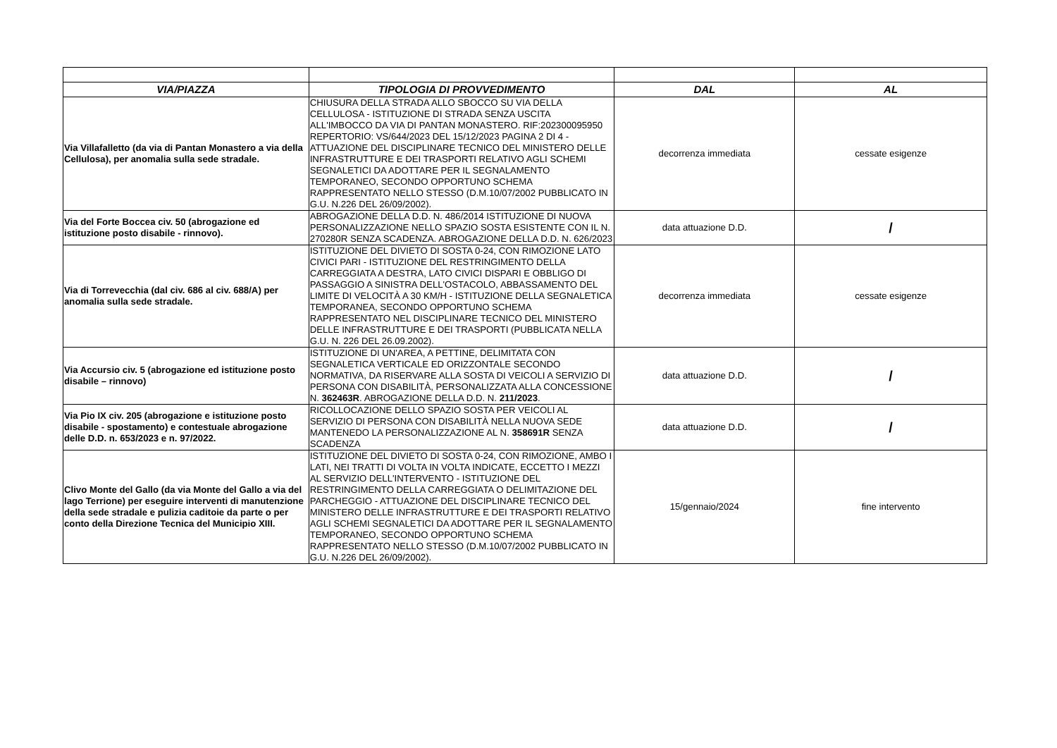| VIA/PIAZZA | TIPOLOGIA DI PROVVEDIMENTO | DAL | AL |
| --- | --- | --- | --- |
| Via Villafalletto (da via di Pantan Monastero a via della Cellulosa), per anomalia sulla sede stradale. | CHIUSURA DELLA STRADA ALLO SBOCCO SU VIA DELLA CELLULOSA - ISTITUZIONE DI STRADA SENZA USCITA ALL'IMBOCCO DA VIA DI PANTAN MONASTERO. RIF:202300095950 REPERTORIO: VS/644/2023 DEL 15/12/2023 PAGINA 2 DI 4 - ATTUAZIONE DEL DISCIPLINARE TECNICO DEL MINISTERO DELLE INFRASTRUTTURE E DEI TRASPORTI RELATIVO AGLI SCHEMI SEGNALETICI DA ADOTTARE PER IL SEGNALAMENTO TEMPORANEO, SECONDO OPPORTUNO SCHEMA RAPPRESENTATO NELLO STESSO (D.M.10/07/2002 PUBBLICATO IN G.U. N.226 DEL 26/09/2002). | decorrenza immediata | cessate esigenze |
| Via del Forte Boccea civ. 50 (abrogazione ed istituzione posto disabile - rinnovo). | ABROGAZIONE DELLA D.D. N. 486/2014 ISTITUZIONE DI NUOVA PERSONALIZZAZIONE NELLO SPAZIO SOSTA ESISTENTE CON IL N. 270280R SENZA SCADENZA. ABROGAZIONE DELLA D.D. N. 626/2023 | data attuazione D.D. | / |
| Via di Torrevecchia (dal civ. 686 al civ. 688/A) per anomalia sulla sede stradale. | ISTITUZIONE DEL DIVIETO DI SOSTA 0-24, CON RIMOZIONE LATO CIVICI PARI - ISTITUZIONE DEL RESTRINGIMENTO DELLA CARREGGIATA A DESTRA, LATO CIVICI DISPARI E OBBLIGO DI PASSAGGIO A SINISTRA DELL'OSTACOLO, ABBASSAMENTO DEL LIMITE DI VELOCITÀ A 30 KM/H - ISTITUZIONE DELLA SEGNALETICA TEMPORANEA, SECONDO OPPORTUNO SCHEMA RAPPRESENTATO NEL DISCIPLINARE TECNICO DEL MINISTERO DELLE INFRASTRUTTURE E DEI TRASPORTI (PUBBLICATA NELLA G.U. N. 226 DEL 26.09.2002). | decorrenza immediata | cessate esigenze |
| Via Accursio civ. 5 (abrogazione ed istituzione posto disabile – rinnovo) | ISTITUZIONE DI UN'AREA, A PETTINE, DELIMITATA CON SEGNALETICA VERTICALE ED ORIZZONTALE SECONDO NORMATIVA, DA RISERVARE ALLA SOSTA DI VEICOLI A SERVIZIO DI PERSONA CON DISABILITÀ, PERSONALIZZATA ALLA CONCESSIONE N. 362463R . ABROGAZIONE DELLA D.D. N. 211/2023 . | data attuazione D.D. | / |
| Via Pio IX civ. 205 (abrogazione e istituzione posto disabile - spostamento) e contestuale abrogazione delle D.D. n. 653/2023 e n. 97/2022. | RICOLLOCAZIONE DELLO SPAZIO SOSTA PER VEICOLI AL SERVIZIO DI PERSONA CON DISABILITÀ NELLA NUOVA SEDE MANTENEDO LA PERSONALIZZAZIONE AL N. 358691R SENZA SCADENZA | data attuazione D.D. | / |
| Clivo Monte del Gallo (da via Monte del Gallo a via del lago Terrione) per eseguire interventi di manutenzione della sede stradale e pulizia caditoie da parte o per conto della Direzione Tecnica del Municipio XIII. | ISTITUZIONE DEL DIVIETO DI SOSTA 0-24, CON RIMOZIONE, AMBO I LATI, NEI TRATTI DI VOLTA IN VOLTA INDICATE, ECCETTO I MEZZI AL SERVIZIO DELL'INTERVENTO - ISTITUZIONE DEL RESTRINGIMENTO DELLA CARREGGIATA O DELIMITAZIONE DEL PARCHEGGIO - ATTUAZIONE DEL DISCIPLINARE TECNICO DEL MINISTERO DELLE INFRASTRUTTURE E DEI TRASPORTI RELATIVO AGLI SCHEMI SEGNALETICI DA ADOTTARE PER IL SEGNALAMENTO TEMPORANEO, SECONDO OPPORTUNO SCHEMA RAPPRESENTATO NELLO STESSO (D.M.10/07/2002 PUBBLICATO IN G.U. N.226 DEL 26/09/2002). | 15/gennaio/2024 | fine intervento |